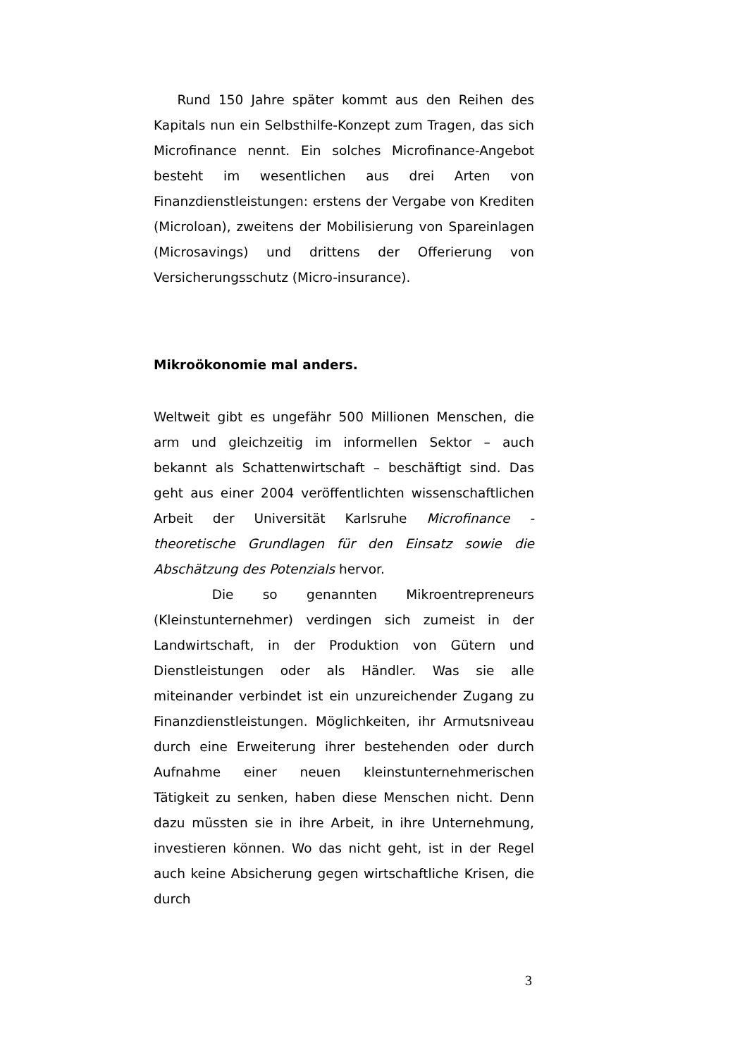Rund 150 Jahre später kommt aus den Reihen des Kapitals nun ein Selbsthilfe-Konzept zum Tragen, das sich Microfinance nennt. Ein solches Microfinance-Angebot besteht im wesentlichen aus drei Arten von Finanzdienstleistungen: erstens der Vergabe von Krediten (Microloan), zweitens der Mobilisierung von Spareinlagen (Microsavings) und drittens der Offerierung von Versicherungsschutz (Micro-insurance).
Mikroökonomie mal anders.
Weltweit gibt es ungefähr 500 Millionen Menschen, die arm und gleichzeitig im informellen Sektor – auch bekannt als Schattenwirtschaft – beschäftigt sind. Das geht aus einer 2004 veröffentlichten wissenschaftlichen Arbeit der Universität Karlsruhe Microfinance - theoretische Grundlagen für den Einsatz sowie die Abschätzung des Potenzials hervor.
Die so genannten Mikroentrepreneurs (Kleinstunternehmer) verdingen sich zumeist in der Landwirtschaft, in der Produktion von Gütern und Dienstleistungen oder als Händler. Was sie alle miteinander verbindet ist ein unzureichender Zugang zu Finanzdienstleistungen. Möglichkeiten, ihr Armutsniveau durch eine Erweiterung ihrer bestehenden oder durch Aufnahme einer neuen kleinstunternehmerischen Tätigkeit zu senken, haben diese Menschen nicht. Denn dazu müssten sie in ihre Arbeit, in ihre Unternehmung, investieren können. Wo das nicht geht, ist in der Regel auch keine Absicherung gegen wirtschaftliche Krisen, die durch
3